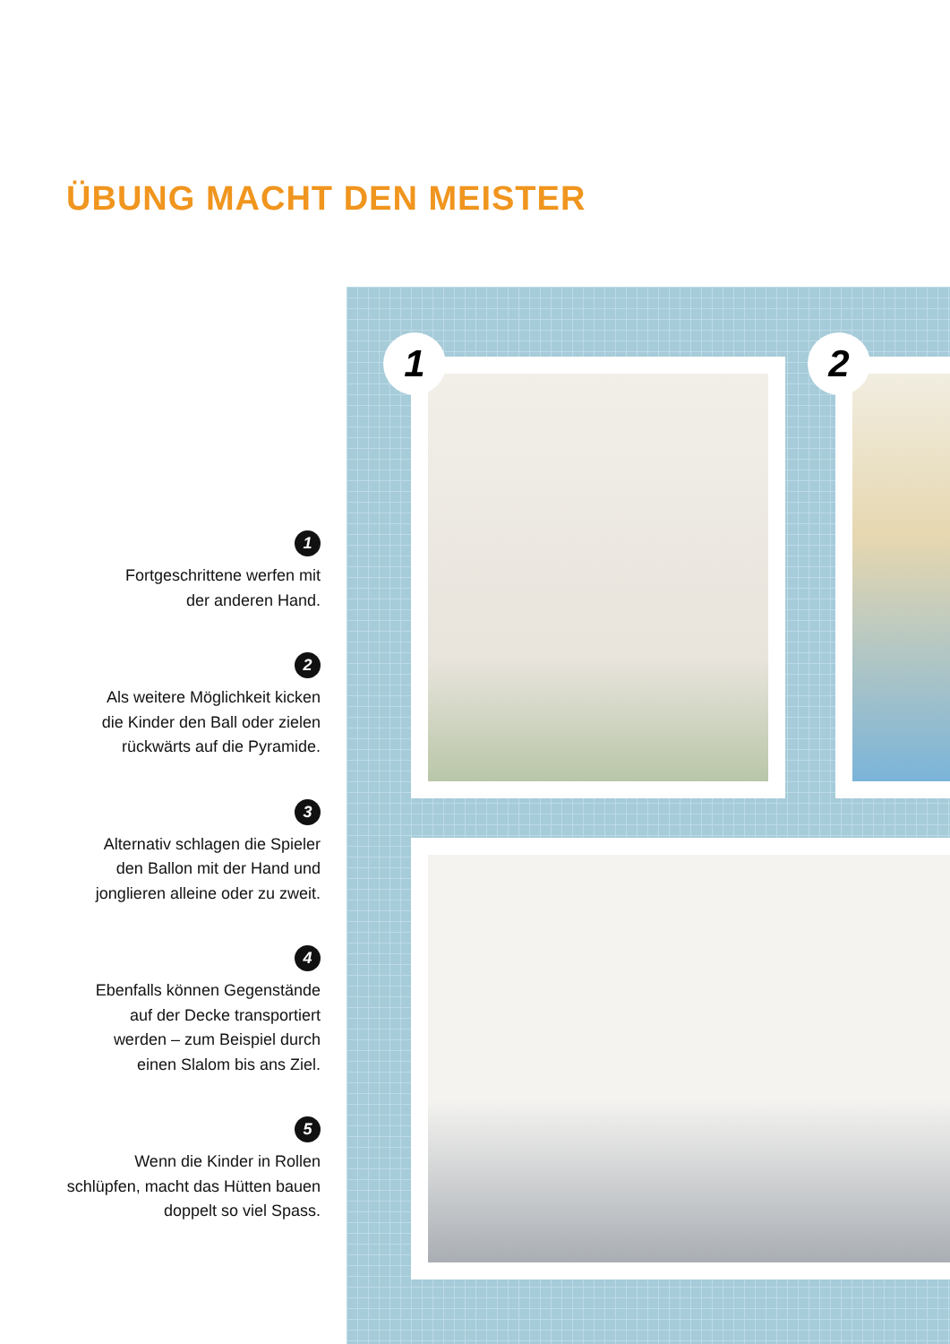ÜBUNG MACHT DEN MEISTER
1
Fortgeschrittene werfen mit
der anderen Hand.
2
Als weitere Möglichkeit kicken
die Kinder den Ball oder zielen
rückwärts auf die Pyramide.
3
Alternativ schlagen die Spieler
den Ballon mit der Hand und
jonglieren alleine oder zu zweit.
4
Ebenfalls können Gegenstände
auf der Decke transportiert
werden – zum Beispiel durch
einen Slalom bis ans Ziel.
5
Wenn die Kinder in Rollen
schlüpfen, macht das Hütten bauen
doppelt so viel Spass.
1 2